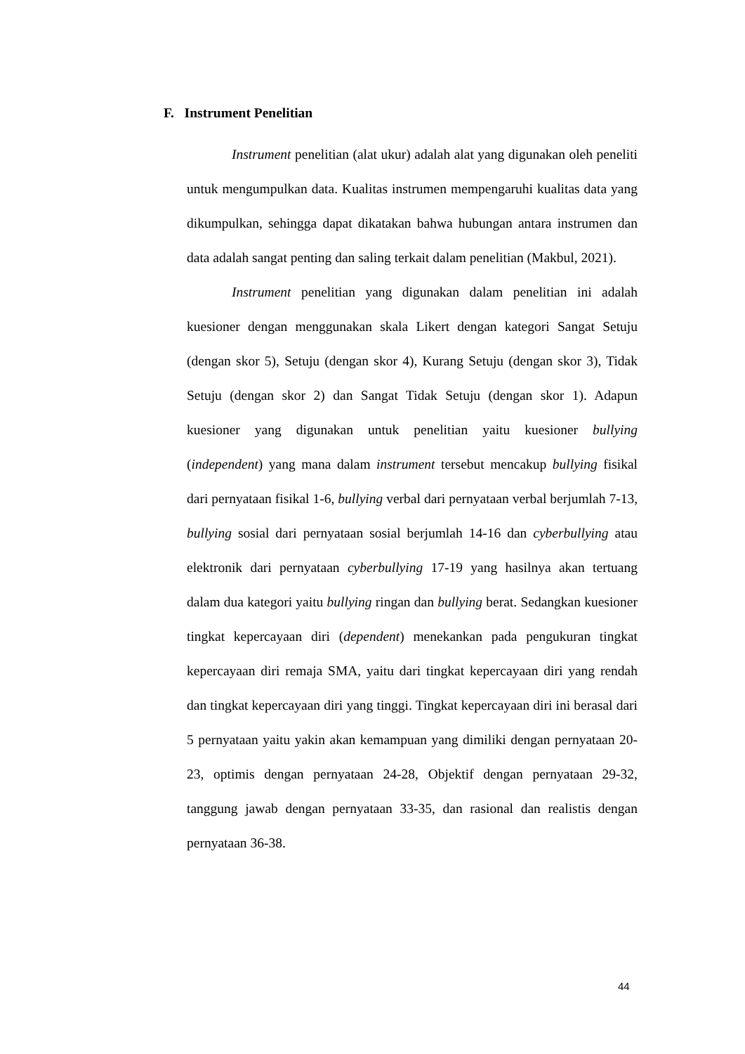F. Instrument Penelitian
Instrument penelitian (alat ukur) adalah alat yang digunakan oleh peneliti untuk mengumpulkan data. Kualitas instrumen mempengaruhi kualitas data yang dikumpulkan, sehingga dapat dikatakan bahwa hubungan antara instrumen dan data adalah sangat penting dan saling terkait dalam penelitian (Makbul, 2021).
Instrument penelitian yang digunakan dalam penelitian ini adalah kuesioner dengan menggunakan skala Likert dengan kategori Sangat Setuju (dengan skor 5), Setuju (dengan skor 4), Kurang Setuju (dengan skor 3), Tidak Setuju (dengan skor 2) dan Sangat Tidak Setuju (dengan skor 1). Adapun kuesioner yang digunakan untuk penelitian yaitu kuesioner bullying (independent) yang mana dalam instrument tersebut mencakup bullying fisikal dari pernyataan fisikal 1-6, bullying verbal dari pernyataan verbal berjumlah 7-13, bullying sosial dari pernyataan sosial berjumlah 14-16 dan cyberbullying atau elektronik dari pernyataan cyberbullying 17-19 yang hasilnya akan tertuang dalam dua kategori yaitu bullying ringan dan bullying berat. Sedangkan kuesioner tingkat kepercayaan diri (dependent) menekankan pada pengukuran tingkat kepercayaan diri remaja SMA, yaitu dari tingkat kepercayaan diri yang rendah dan tingkat kepercayaan diri yang tinggi. Tingkat kepercayaan diri ini berasal dari 5 pernyataan yaitu yakin akan kemampuan yang dimiliki dengan pernyataan 20-23, optimis dengan pernyataan 24-28, Objektif dengan pernyataan 29-32, tanggung jawab dengan pernyataan 33-35, dan rasional dan realistis dengan pernyataan 36-38.
44